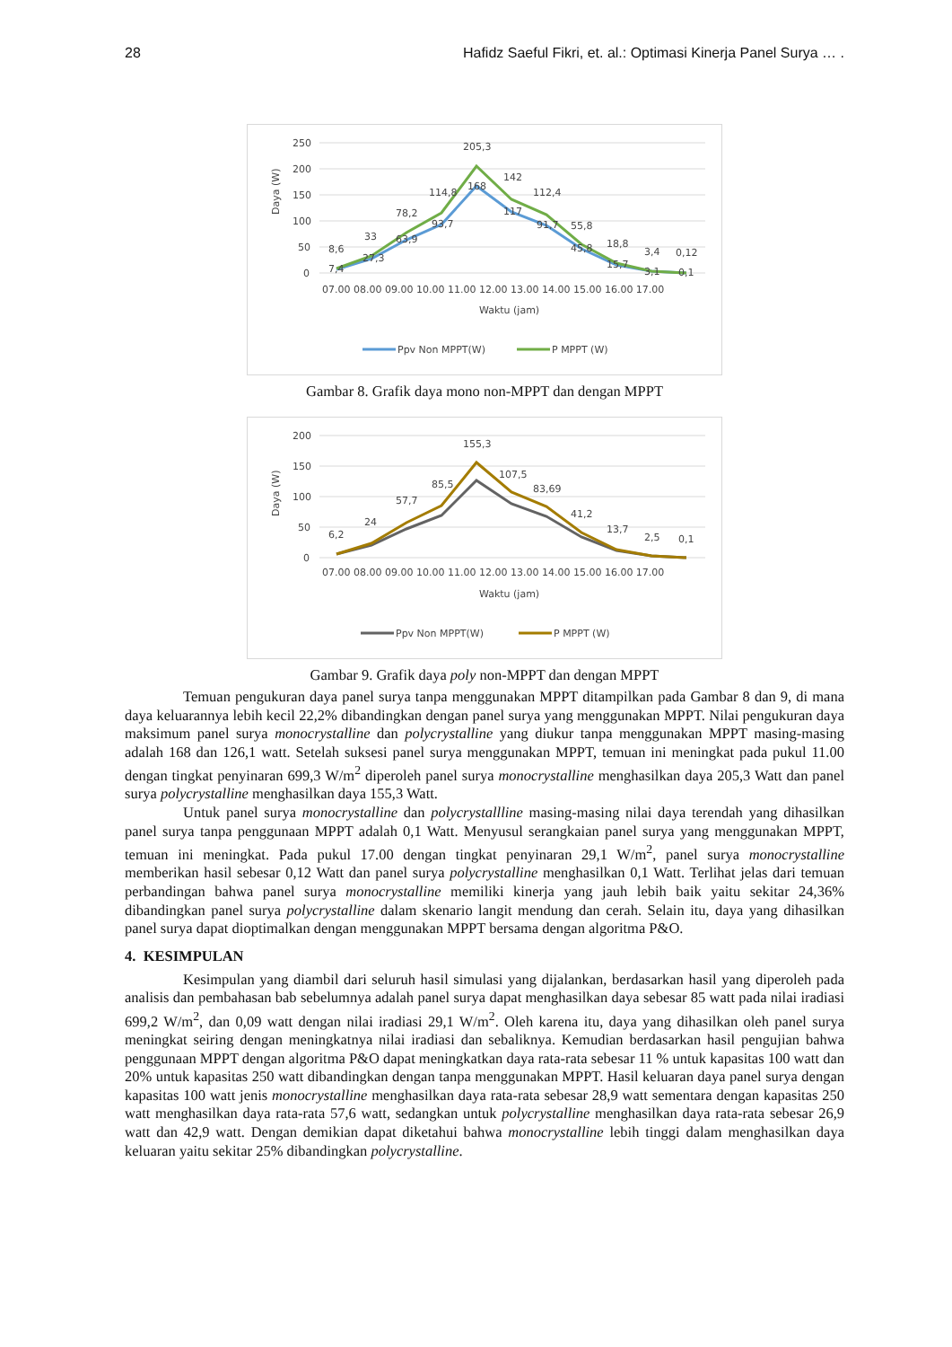28 Hafidz Saeful Fikri, et. al.: Optimasi Kinerja Panel Surya … .
250
200
150
100
50
0
Daya (W)
8,6
33
78,2
114,8
205,3
142
112,4
55,8
18,8
3,4
0,12
7,4
27,3
63,9
93,7
168
117
91,7
45,8
15,7
3,1
0,1
07.00 08.00 09.00 10.00 11.00 12.00 13.00 14.00 15.00 16.00 17.00
Waktu (jam)
Ppv Non MPPT(W)
P MPPT (W)
Gambar 8. Grafik daya mono non-MPPT dan dengan MPPT
200
150
100
50
0
Daya (W)
6,2
24
57,7
85,5
155,3
107,5
83,69
41,2
13,7
2,5
0,1
07.00 08.00 09.00 10.00 11.00 12.00 13.00 14.00 15.00 16.00 17.00
Waktu (jam)
Ppv Non MPPT(W)
P MPPT (W)
Gambar 9. Grafik daya poly non-MPPT dan dengan MPPT
Temuan pengukuran daya panel surya tanpa menggunakan MPPT ditampilkan pada Gambar 8 dan 9, di mana daya keluarannya lebih kecil 22,2% dibandingkan dengan panel surya yang menggunakan MPPT. Nilai pengukuran daya maksimum panel surya monocrystalline dan polycrystalline yang diukur tanpa menggunakan MPPT masing-masing adalah 168 dan 126,1 watt. Setelah suksesi panel surya menggunakan MPPT, temuan ini meningkat pada pukul 11.00 dengan tingkat penyinaran 699,3 W/m<sup>2</sup> diperoleh panel surya monocrystalline menghasilkan daya 205,3 Watt dan panel surya polycrystalline menghasilkan daya 155,3 Watt.
Untuk panel surya monocrystalline dan polycrystallline masing-masing nilai daya terendah yang dihasilkan panel surya tanpa penggunaan MPPT adalah 0,1 Watt. Menyusul serangkaian panel surya yang menggunakan MPPT, temuan ini meningkat. Pada pukul 17.00 dengan tingkat penyinaran 29,1 W/m<sup>2</sup>, panel surya monocrystalline memberikan hasil sebesar 0,12 Watt dan panel surya polycrystalline menghasilkan 0,1 Watt. Terlihat jelas dari temuan perbandingan bahwa panel surya monocrystalline memiliki kinerja yang jauh lebih baik yaitu sekitar 24,36% dibandingkan panel surya polycrystalline dalam skenario langit mendung dan cerah. Selain itu, daya yang dihasilkan panel surya dapat dioptimalkan dengan menggunakan MPPT bersama dengan algoritma P&O.
4. KESIMPULAN
Kesimpulan yang diambil dari seluruh hasil simulasi yang dijalankan, berdasarkan hasil yang diperoleh pada analisis dan pembahasan bab sebelumnya adalah panel surya dapat menghasilkan daya sebesar 85 watt pada nilai iradiasi 699,2 W/m<sup>2</sup>, dan 0,09 watt dengan nilai iradiasi 29,1 W/m<sup>2</sup>. Oleh karena itu, daya yang dihasilkan oleh panel surya meningkat seiring dengan meningkatnya nilai iradiasi dan sebaliknya. Kemudian berdasarkan hasil pengujian bahwa penggunaan MPPT dengan algoritma P&O dapat meningkatkan daya rata-rata sebesar 11 % untuk kapasitas 100 watt dan 20% untuk kapasitas 250 watt dibandingkan dengan tanpa menggunakan MPPT. Hasil keluaran daya panel surya dengan kapasitas 100 watt jenis monocrystalline menghasilkan daya rata-rata sebesar 28,9 watt sementara dengan kapasitas 250 watt menghasilkan daya rata-rata 57,6 watt, sedangkan untuk polycrystalline menghasilkan daya rata-rata sebesar 26,9 watt dan 42,9 watt. Dengan demikian dapat diketahui bahwa monocrystalline lebih tinggi dalam menghasilkan daya keluaran yaitu sekitar 25% dibandingkan polycrystalline.